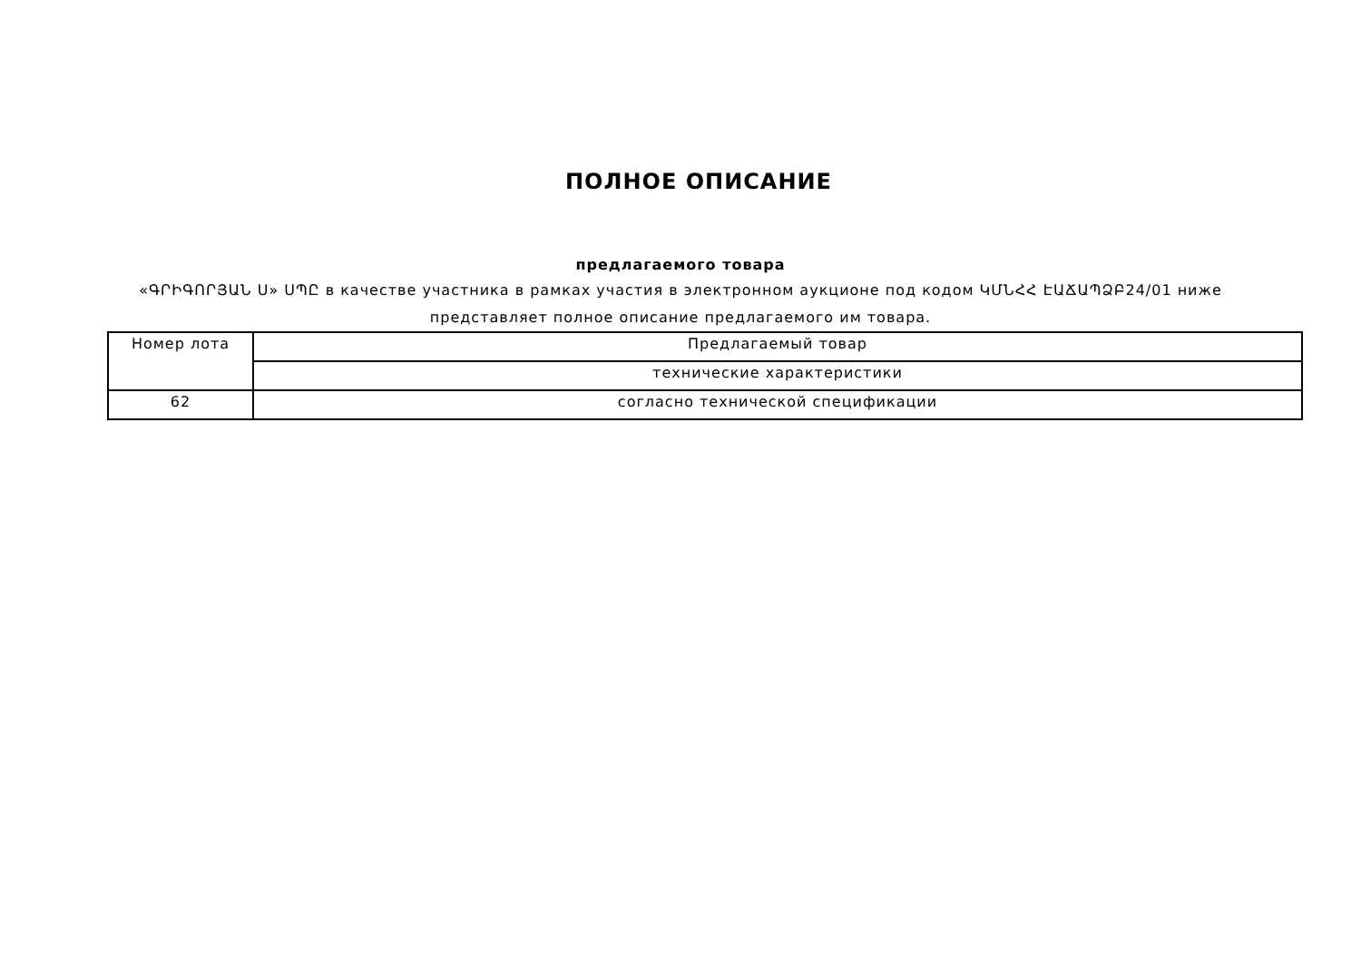ПОЛНОЕ ОПИСАНИЕ
предлагаемого товара
«ԳՐԻԳՈՐՅԱՆ Ս» ՍՊԸ в качестве участника в рамках участия в электронном аукционе под кодом ԿՄՆՀՀ ԷԱՃԱՊՁԲ24/01 ниже представляет полное описание предлагаемого им товара.
| Номер лота | Предлагаемый товар |
| | технические характеристики |
| 62 | согласно технической спецификации |